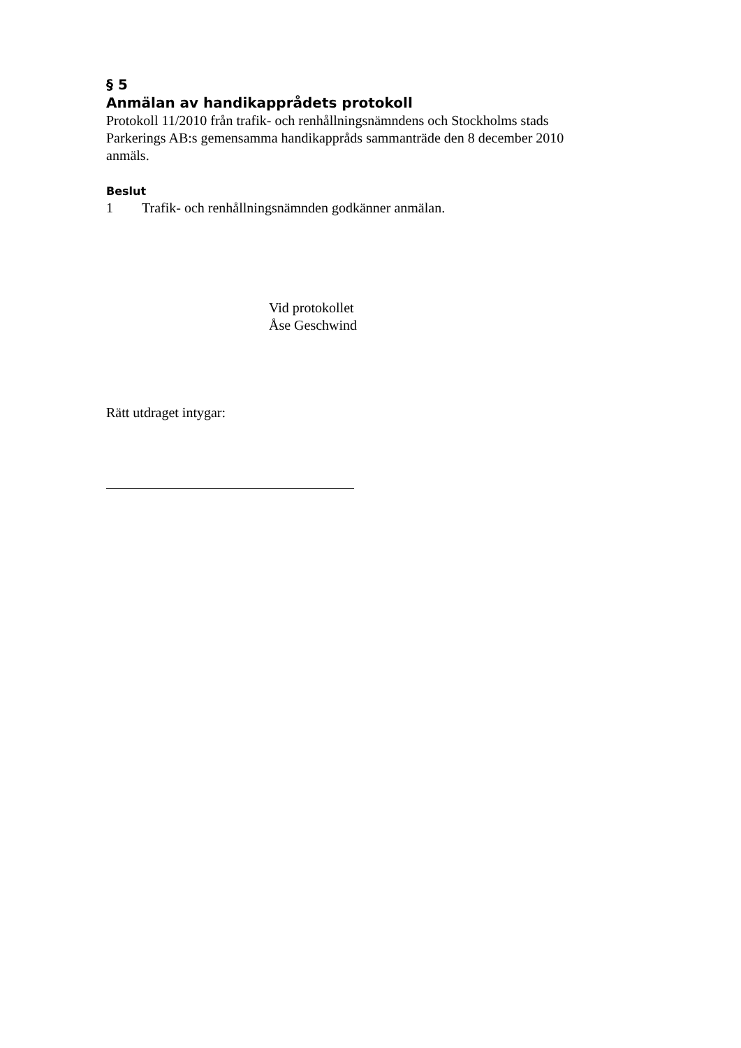§ 5
Anmälan av handikapprådets protokoll
Protokoll 11/2010 från trafik- och renhållningsnämndens och Stockholms stads Parkerings AB:s gemensamma handikappråds sammanträde den 8 december 2010 anmäls.
Beslut
1 Trafik- och renhållningsnämnden godkänner anmälan.
Vid protokollet
Åse Geschwind
Rätt utdraget intygar: